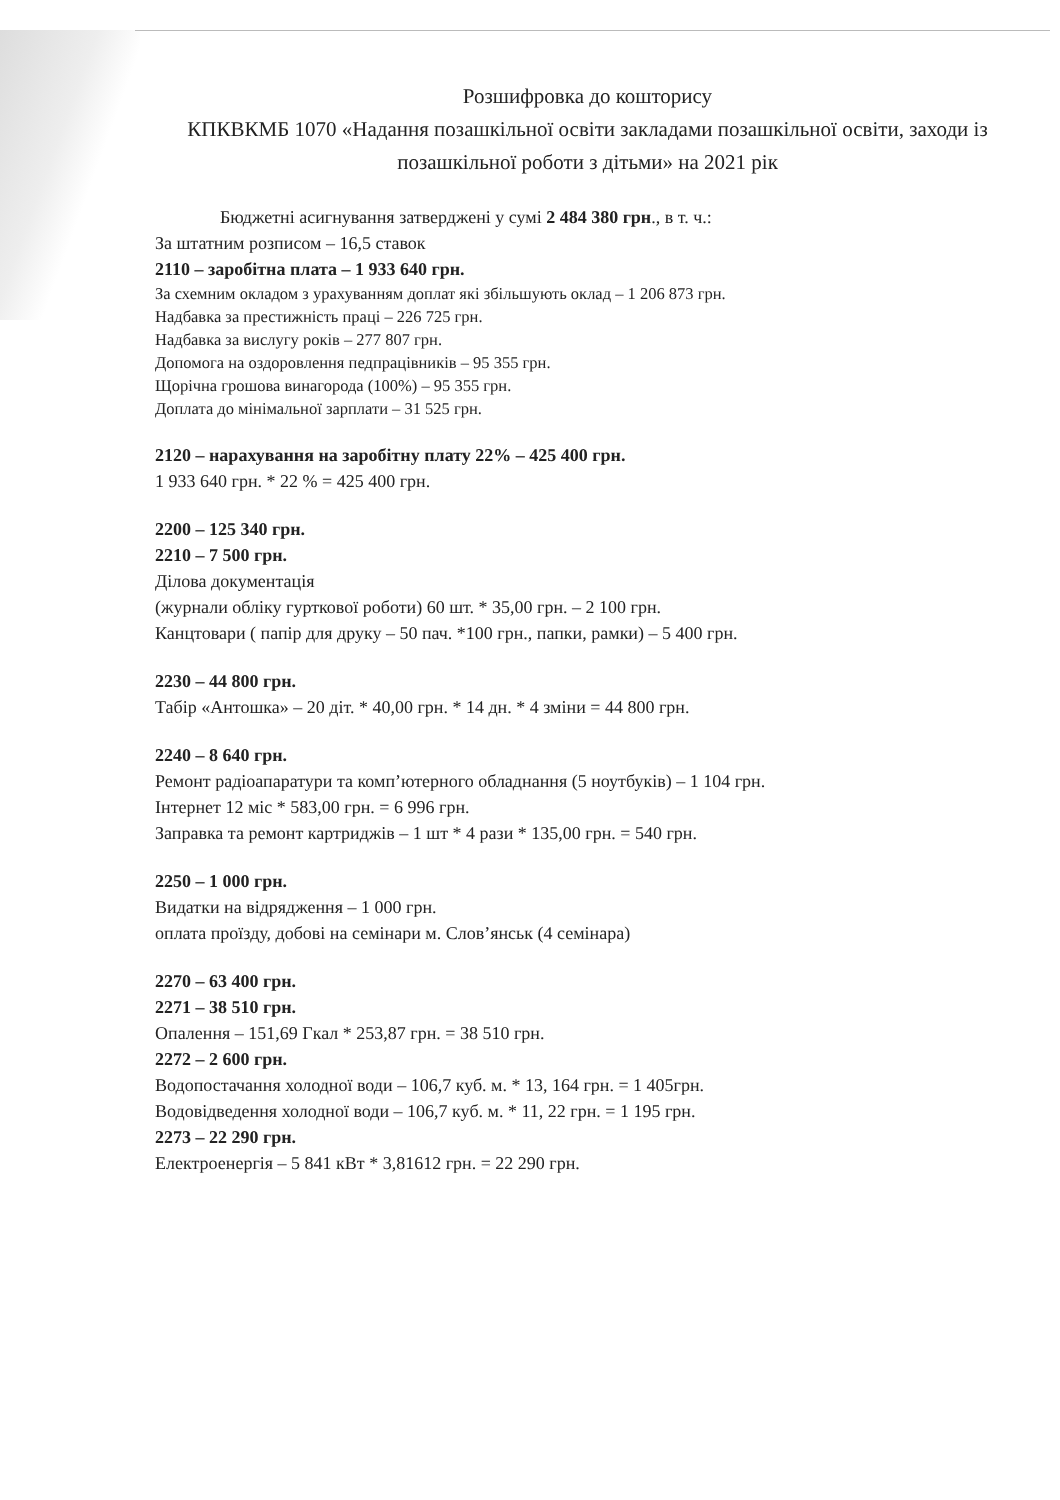Розшифровка до кошторису
КПКВКМБ 1070 «Надання позашкільної освіти закладами позашкільної освіти, заходи із позашкільної роботи з дітьми» на 2021 рік
Бюджетні асигнування затверджені у сумі 2 484 380 грн., в т. ч.:
За штатним розписом – 16,5 ставок
2110 – заробітна плата – 1 933 640 грн.
За схемним окладом з урахуванням доплат які збільшують оклад – 1 206 873 грн.
Надбавка за престижність праці – 226 725 грн.
Надбавка за вислугу років – 277 807 грн.
Допомога на оздоровлення педпрацівників – 95 355 грн.
Щорічна грошова винагорода (100%) – 95 355 грн.
Доплата до мінімальної зарплати – 31 525 грн.
2120 – нарахування на заробітну плату 22% – 425 400 грн.
1 933 640 грн. * 22 % = 425 400 грн.
2200 – 125 340 грн.
2210 – 7 500 грн.
Ділова документація
(журнали обліку гурткової роботи) 60 шт. * 35,00 грн. – 2 100 грн.
Канцтовари ( папір для друку – 50 пач. *100 грн., папки, рамки) – 5 400 грн.
2230 – 44 800 грн.
Табір «Антошка» – 20 діт. * 40,00 грн. * 14 дн. * 4 зміни = 44 800 грн.
2240 – 8 640 грн.
Ремонт радіоапаратури та комп’ютерного обладнання (5 ноутбуків) – 1 104 грн.
Інтернет 12 міс * 583,00 грн. = 6 996 грн.
Заправка та ремонт картриджів – 1 шт * 4 рази * 135,00 грн. = 540 грн.
2250 – 1 000 грн.
Видатки на відрядження – 1 000 грн.
оплата проїзду, добові на семінари м. Слов’янськ (4 семінара)
2270 – 63 400 грн.
2271 – 38 510 грн.
Опалення – 151,69 Гкал * 253,87 грн. = 38 510 грн.
2272 – 2 600 грн.
Водопостачання холодної води – 106,7 куб. м. * 13, 164 грн. = 1 405грн.
Водовідведення холодної води – 106,7 куб. м. * 11, 22 грн. = 1 195 грн.
2273 – 22 290 грн.
Електроенергія – 5 841 кВт * 3,81612 грн. = 22 290 грн.